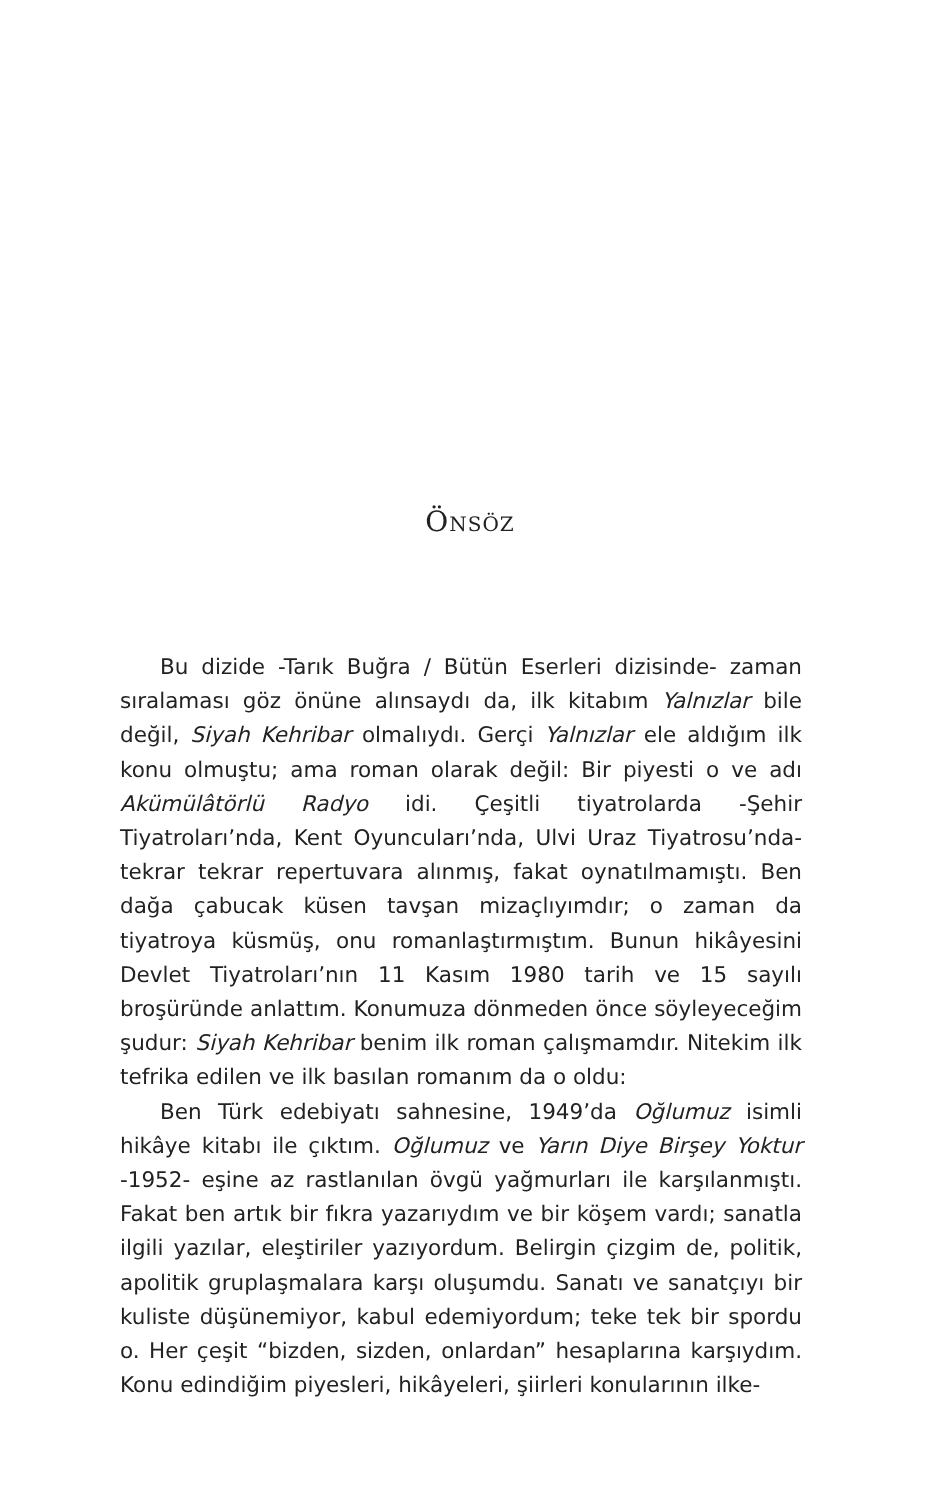ÖNSÖZ
Bu dizide -Tarık Buğra / Bütün Eserleri dizisinde- zaman sıralaması göz önüne alınsaydı da, ilk kitabım Yalnızlar bile değil, Siyah Kehribar olmalıydı. Gerçi Yalnızlar ele aldığım ilk konu olmuştu; ama roman olarak değil: Bir piyesti o ve adı Akümülâtörlü Radyo idi. Çeşitli tiyatrolarda -Şehir Tiyatroları’nda, Kent Oyuncuları’nda, Ulvi Uraz Tiyatrosu’nda- tekrar tekrar repertuvara alınmış, fakat oynatılmamıştı. Ben dağa çabucak küsen tavşan mizaçlıyımdır; o zaman da tiyatroya küsmüş, onu romanlaştırmıştım. Bunun hikâyesini Devlet Tiyatroları’nın 11 Kasım 1980 tarih ve 15 sayılı broşüründe anlattım. Konumuza dönmeden önce söyleyeceğim şudur: Siyah Kehribar benim ilk roman çalışmamdır. Nitekim ilk tefrika edilen ve ilk basılan romanım da o oldu:
Ben Türk edebiyatı sahnesine, 1949’da Oğlumuz isimli hikâye kitabı ile çıktım. Oğlumuz ve Yarın Diye Birşey Yoktur -1952- eşine az rastlanılan övgü yağmurları ile karşılanmıştı. Fakat ben artık bir fıkra yazarıydım ve bir köşem vardı; sanatla ilgili yazılar, eleştiriler yazıyordum. Belirgin çizgim de, politik, apolitik gruplaşmalara karşı oluşumdu. Sanatı ve sanatçıyı bir kuliste düşünemiyor, kabul edemiyordum; teke tek bir spordu o. Her çeşit “bizden, sizden, onlardan” hesaplarına karşıydım. Konu edindiğim piyesleri, hikâyeleri, şiirleri konularının ilke-